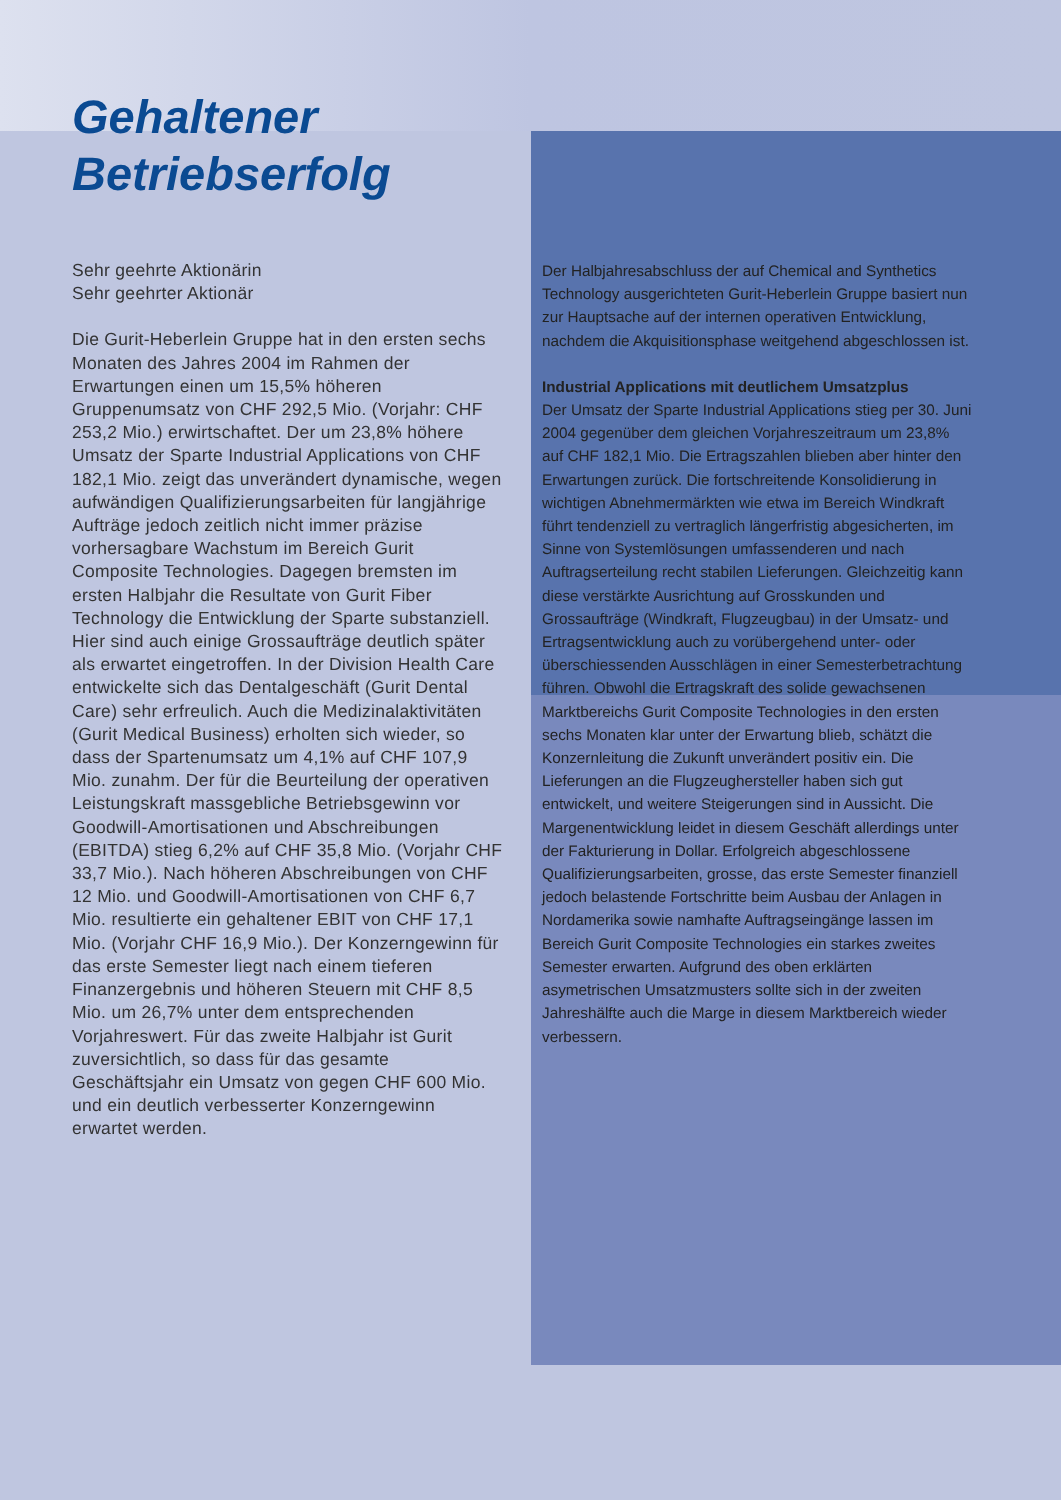Gehaltener
Betriebserfolg
Sehr geehrte Aktionärin
Sehr geehrter Aktionär
Die Gurit-Heberlein Gruppe hat in den ersten sechs Monaten des Jahres 2004 im Rahmen der Erwartungen einen um 15,5% höheren Gruppenumsatz von CHF 292,5 Mio. (Vorjahr: CHF 253,2 Mio.) erwirtschaftet. Der um 23,8% höhere Umsatz der Sparte Industrial Applications von CHF 182,1 Mio. zeigt das unverändert dynamische, wegen aufwändigen Qualifizierungsarbeiten für langjährige Aufträge jedoch zeitlich nicht immer präzise vorhersagbare Wachstum im Bereich Gurit Composite Technologies. Dagegen bremsten im ersten Halbjahr die Resultate von Gurit Fiber Technology die Entwicklung der Sparte substanziell. Hier sind auch einige Grossaufträge deutlich später als erwartet eingetroffen. In der Division Health Care entwickelte sich das Dentalgeschäft (Gurit Dental Care) sehr erfreulich. Auch die Medizinalaktivitäten (Gurit Medical Business) erholten sich wieder, so dass der Spartenumsatz um 4,1% auf CHF 107,9 Mio. zunahm. Der für die Beurteilung der operativen Leistungskraft massgebliche Betriebsgewinn vor Goodwill-Amortisationen und Abschreibungen (EBITDA) stieg 6,2% auf CHF 35,8 Mio. (Vorjahr CHF 33,7 Mio.). Nach höheren Abschreibungen von CHF 12 Mio. und Goodwill-Amortisationen von CHF 6,7 Mio. resultierte ein gehaltener EBIT von CHF 17,1 Mio. (Vorjahr CHF 16,9 Mio.). Der Konzerngewinn für das erste Semester liegt nach einem tieferen Finanzergebnis und höheren Steuern mit CHF 8,5 Mio. um 26,7% unter dem entsprechenden Vorjahreswert. Für das zweite Halbjahr ist Gurit zuversichtlich, so dass für das gesamte Geschäftsjahr ein Umsatz von gegen CHF 600 Mio. und ein deutlich verbesserter Konzerngewinn erwartet werden.
Der Halbjahresabschluss der auf Chemical and Synthetics Technology ausgerichteten Gurit-Heberlein Gruppe basiert nun zur Hauptsache auf der internen operativen Entwicklung, nachdem die Akquisitionsphase weitgehend abgeschlossen ist.
Industrial Applications mit deutlichem Umsatzplus
Der Umsatz der Sparte Industrial Applications stieg per 30. Juni 2004 gegenüber dem gleichen Vorjahreszeitraum um 23,8% auf CHF 182,1 Mio. Die Ertragszahlen blieben aber hinter den Erwartungen zurück. Die fortschreitende Konsolidierung in wichtigen Abnehmermärkten wie etwa im Bereich Windkraft führt tendenziell zu vertraglich längerfristig abgesicherten, im Sinne von Systemlösungen umfassenderen und nach Auftragserteilung recht stabilen Lieferungen. Gleichzeitig kann diese verstärkte Ausrichtung auf Grosskunden und Grossaufträge (Windkraft, Flugzeugbau) in der Umsatz- und Ertragsentwicklung auch zu vorübergehend unter- oder überschiessenden Ausschlägen in einer Semesterbetrachtung führen. Obwohl die Ertragskraft des solide gewachsenen Marktbereichs Gurit Composite Technologies in den ersten sechs Monaten klar unter der Erwartung blieb, schätzt die Konzernleitung die Zukunft unverändert positiv ein. Die Lieferungen an die Flugzeughersteller haben sich gut entwickelt, und weitere Steigerungen sind in Aussicht. Die Margenentwicklung leidet in diesem Geschäft allerdings unter der Fakturierung in Dollar. Erfolgreich abgeschlossene Qualifizierungsarbeiten, grosse, das erste Semester finanziell jedoch belastende Fortschritte beim Ausbau der Anlagen in Nordamerika sowie namhafte Auftragseingänge lassen im Bereich Gurit Composite Technologies ein starkes zweites Semester erwarten. Aufgrund des oben erklärten asymetrischen Umsatzmusters sollte sich in der zweiten Jahreshälfte auch die Marge in diesem Marktbereich wieder verbessern.